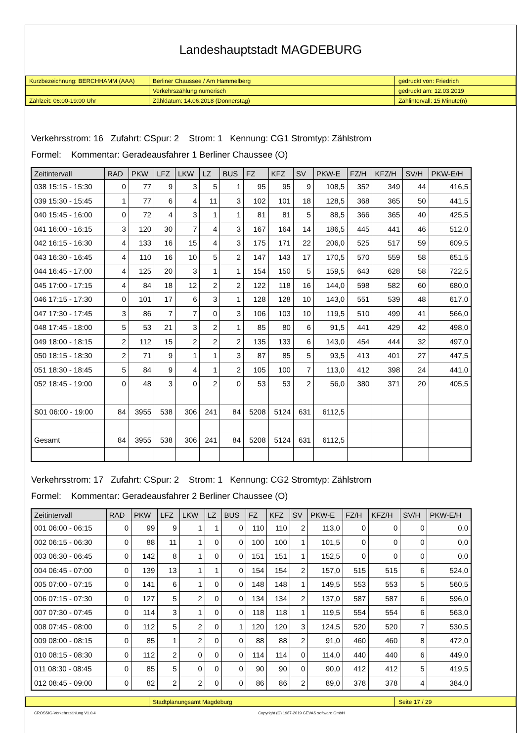Landeshauptstadt MAGDEBURG
| Kurzbezeichnung: BERCHHAMM (AAA) | Berliner Chaussee / Am Hammelberg | gedruckt von: Friedrich |
| | Verkehrszählung numerisch | gedruckt am: 12.03.2019 |
| Zählzeit: 06:00-19:00 Uhr | Zähldatum: 14.06.2018 (Donnerstag) | Zählintervall: 15 Minute(n) |
Verkehrsstrom: 16 Zufahrt: CSpur: 2 Strom: 1 Kennung: CG1 Stromtyp: Zählstrom
Formel: Kommentar: Geradeausfahrer 1 Berliner Chaussee (O)
| Zeitintervall | RAD | PKW | LFZ | LKW | LZ | BUS | FZ | KFZ | SV | PKW-E | FZ/H | KFZ/H | SV/H | PKW-E/H |
| --- | --- | --- | --- | --- | --- | --- | --- | --- | --- | --- | --- | --- | --- | --- |
| 038 15:15 - 15:30 | 0 | 77 | 9 | 3 | 5 | 1 | 95 | 95 | 9 | 108,5 | 352 | 349 | 44 | 416,5 |
| 039 15:30 - 15:45 | 1 | 77 | 6 | 4 | 11 | 3 | 102 | 101 | 18 | 128,5 | 368 | 365 | 50 | 441,5 |
| 040 15:45 - 16:00 | 0 | 72 | 4 | 3 | 1 | 1 | 81 | 81 | 5 | 88,5 | 366 | 365 | 40 | 425,5 |
| 041 16:00 - 16:15 | 3 | 120 | 30 | 7 | 4 | 3 | 167 | 164 | 14 | 186,5 | 445 | 441 | 46 | 512,0 |
| 042 16:15 - 16:30 | 4 | 133 | 16 | 15 | 4 | 3 | 175 | 171 | 22 | 206,0 | 525 | 517 | 59 | 609,5 |
| 043 16:30 - 16:45 | 4 | 110 | 16 | 10 | 5 | 2 | 147 | 143 | 17 | 170,5 | 570 | 559 | 58 | 651,5 |
| 044 16:45 - 17:00 | 4 | 125 | 20 | 3 | 1 | 1 | 154 | 150 | 5 | 159,5 | 643 | 628 | 58 | 722,5 |
| 045 17:00 - 17:15 | 4 | 84 | 18 | 12 | 2 | 2 | 122 | 118 | 16 | 144,0 | 598 | 582 | 60 | 680,0 |
| 046 17:15 - 17:30 | 0 | 101 | 17 | 6 | 3 | 1 | 128 | 128 | 10 | 143,0 | 551 | 539 | 48 | 617,0 |
| 047 17:30 - 17:45 | 3 | 86 | 7 | 7 | 0 | 3 | 106 | 103 | 10 | 119,5 | 510 | 499 | 41 | 566,0 |
| 048 17:45 - 18:00 | 5 | 53 | 21 | 3 | 2 | 1 | 85 | 80 | 6 | 91,5 | 441 | 429 | 42 | 498,0 |
| 049 18:00 - 18:15 | 2 | 112 | 15 | 2 | 2 | 2 | 135 | 133 | 6 | 143,0 | 454 | 444 | 32 | 497,0 |
| 050 18:15 - 18:30 | 2 | 71 | 9 | 1 | 1 | 3 | 87 | 85 | 5 | 93,5 | 413 | 401 | 27 | 447,5 |
| 051 18:30 - 18:45 | 5 | 84 | 9 | 4 | 1 | 2 | 105 | 100 | 7 | 113,0 | 412 | 398 | 24 | 441,0 |
| 052 18:45 - 19:00 | 0 | 48 | 3 | 0 | 2 | 0 | 53 | 53 | 2 | 56,0 | 380 | 371 | 20 | 405,5 |
| S01 06:00 - 19:00 | 84 | 3955 | 538 | 306 | 241 | 84 | 5208 | 5124 | 631 | 6112,5 | | | | |
| Gesamt | 84 | 3955 | 538 | 306 | 241 | 84 | 5208 | 5124 | 631 | 6112,5 | | | | |
Verkehrsstrom: 17 Zufahrt: CSpur: 2 Strom: 1 Kennung: CG2 Stromtyp: Zählstrom
Formel: Kommentar: Geradeausfahrer 2 Berliner Chaussee (O)
| Zeitintervall | RAD | PKW | LFZ | LKW | LZ | BUS | FZ | KFZ | SV | PKW-E | FZ/H | KFZ/H | SV/H | PKW-E/H |
| --- | --- | --- | --- | --- | --- | --- | --- | --- | --- | --- | --- | --- | --- | --- |
| 001 06:00 - 06:15 | 0 | 99 | 9 | 1 | 1 | 0 | 110 | 110 | 2 | 113,0 | 0 | 0 | 0 | 0,0 |
| 002 06:15 - 06:30 | 0 | 88 | 11 | 1 | 0 | 0 | 100 | 100 | 1 | 101,5 | 0 | 0 | 0 | 0,0 |
| 003 06:30 - 06:45 | 0 | 142 | 8 | 1 | 0 | 0 | 151 | 151 | 1 | 152,5 | 0 | 0 | 0 | 0,0 |
| 004 06:45 - 07:00 | 0 | 139 | 13 | 1 | 1 | 0 | 154 | 154 | 2 | 157,0 | 515 | 515 | 6 | 524,0 |
| 005 07:00 - 07:15 | 0 | 141 | 6 | 1 | 0 | 0 | 148 | 148 | 1 | 149,5 | 553 | 553 | 5 | 560,5 |
| 006 07:15 - 07:30 | 0 | 127 | 5 | 2 | 0 | 0 | 134 | 134 | 2 | 137,0 | 587 | 587 | 6 | 596,0 |
| 007 07:30 - 07:45 | 0 | 114 | 3 | 1 | 0 | 0 | 118 | 118 | 1 | 119,5 | 554 | 554 | 6 | 563,0 |
| 008 07:45 - 08:00 | 0 | 112 | 5 | 2 | 0 | 1 | 120 | 120 | 3 | 124,5 | 520 | 520 | 7 | 530,5 |
| 009 08:00 - 08:15 | 0 | 85 | 1 | 2 | 0 | 0 | 88 | 88 | 2 | 91,0 | 460 | 460 | 8 | 472,0 |
| 010 08:15 - 08:30 | 0 | 112 | 2 | 0 | 0 | 0 | 114 | 114 | 0 | 114,0 | 440 | 440 | 6 | 449,0 |
| 011 08:30 - 08:45 | 0 | 85 | 5 | 0 | 0 | 0 | 90 | 90 | 0 | 90,0 | 412 | 412 | 5 | 419,5 |
| 012 08:45 - 09:00 | 0 | 82 | 2 | 2 | 0 | 0 | 86 | 86 | 2 | 89,0 | 378 | 378 | 4 | 384,0 |
| | Stadtplanungsamt Magdeburg | Seite 17 / 29 |
CROSSIG-Verkehrszählung V1.0.4 Copyright (C) 1987-2019 GEVAS software GmbH